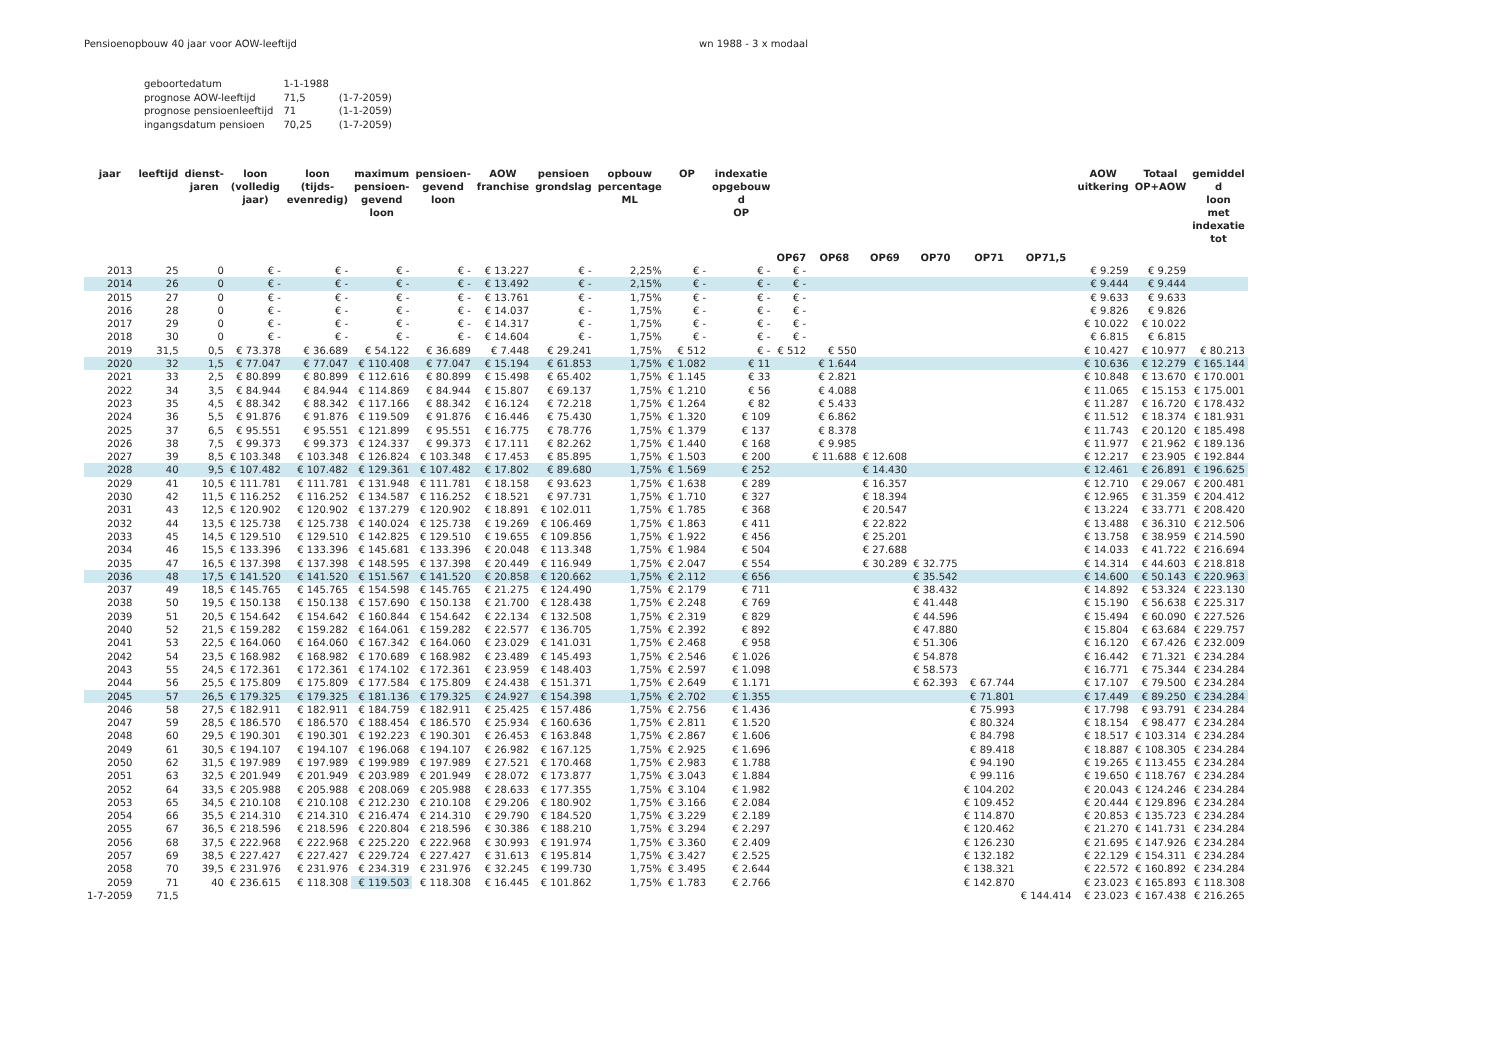Pensioenopbouw 40 jaar voor AOW-leeftijd wn 1988 - 3 x modaal
| geboortedatum | 1-1-1988 | |
| prognose AOW-leeftijd | 71,5 | (1-7-2059) |
| prognose pensioenleeftijd | 71 | (1-1-2059) |
| ingangsdatum pensioen | 70,25 | (1-7-2059) |
| jaar | leeftijd | dienst- jaren | loon (volledig jaar) | loon (tijds- evenredig) | maximum pensioen- gevend loon | pensioen- gevend loon | AOW franchise | pensioen grondslag | opbouw percentage ML | OP | indexatie opgebouw d OP | | | | | | | AOW uitkering | Totaal OP+AOW | gemiddel d loon met indexatie tot |
| --- | --- | --- | --- | --- | --- | --- | --- | --- | --- | --- | --- | --- | --- | --- | --- | --- | --- | --- | --- | --- |
| | | | | | | | | | | | | OP67 | OP68 | OP69 | OP70 | OP71 | OP71,5 | | | |
| 2013 | 25 | 0 | € - | € - | € - | € - | € 13.227 | € - | 2,25% | € - | € - | € - | | | | | | € 9.259 | € 9.259 | |
| 2014 | 26 | 0 | € - | € - | € - | € - | € 13.492 | € - | 2,15% | € - | € - | € - | | | | | | € 9.444 | € 9.444 | |
| 2015 | 27 | 0 | € - | € - | € - | € - | € 13.761 | € - | 1,75% | € - | € - | € - | | | | | | € 9.633 | € 9.633 | |
| 2016 | 28 | 0 | € - | € - | € - | € - | € 14.037 | € - | 1,75% | € - | € - | € - | | | | | | € 9.826 | € 9.826 | |
| 2017 | 29 | 0 | € - | € - | € - | € - | € 14.317 | € - | 1,75% | € - | € - | € - | | | | | | € 10.022 | € 10.022 | |
| 2018 | 30 | 0 | € - | € - | € - | € - | € 14.604 | € - | 1,75% | € - | € - | € - | | | | | | € 6.815 | € 6.815 | |
| 2019 | 31,5 | 0,5 | € 73.378 | € 36.689 | € 54.122 | € 36.689 | € 7.448 | € 29.241 | 1,75% | € 512 | € - | € 512 | € 550 | | | | | € 10.427 | € 10.977 | € 80.213 |
| 2020 | 32 | 1,5 | € 77.047 | € 77.047 | € 110.408 | € 77.047 | € 15.194 | € 61.853 | 1,75% | € 1.082 | € 11 | | € 1.644 | | | | | € 10.636 | € 12.279 | € 165.144 |
| 2021 | 33 | 2,5 | € 80.899 | € 80.899 | € 112.616 | € 80.899 | € 15.498 | € 65.402 | 1,75% | € 1.145 | € 33 | | € 2.821 | | | | | € 10.848 | € 13.670 | € 170.001 |
| 2022 | 34 | 3,5 | € 84.944 | € 84.944 | € 114.869 | € 84.944 | € 15.807 | € 69.137 | 1,75% | € 1.210 | € 56 | | € 4.088 | | | | | € 11.065 | € 15.153 | € 175.001 |
| 2023 | 35 | 4,5 | € 88.342 | € 88.342 | € 117.166 | € 88.342 | € 16.124 | € 72.218 | 1,75% | € 1.264 | € 82 | | € 5.433 | | | | | € 11.287 | € 16.720 | € 178.432 |
| 2024 | 36 | 5,5 | € 91.876 | € 91.876 | € 119.509 | € 91.876 | € 16.446 | € 75.430 | 1,75% | € 1.320 | € 109 | | € 6.862 | | | | | € 11.512 | € 18.374 | € 181.931 |
| 2025 | 37 | 6,5 | € 95.551 | € 95.551 | € 121.899 | € 95.551 | € 16.775 | € 78.776 | 1,75% | € 1.379 | € 137 | | € 8.378 | | | | | € 11.743 | € 20.120 | € 185.498 |
| 2026 | 38 | 7,5 | € 99.373 | € 99.373 | € 124.337 | € 99.373 | € 17.111 | € 82.262 | 1,75% | € 1.440 | € 168 | | € 9.985 | | | | | € 11.977 | € 21.962 | € 189.136 |
| 2027 | 39 | 8,5 | € 103.348 | € 103.348 | € 126.824 | € 103.348 | € 17.453 | € 85.895 | 1,75% | € 1.503 | € 200 | | € 11.688 | € 12.608 | | | | € 12.217 | € 23.905 | € 192.844 |
| 2028 | 40 | 9,5 | € 107.482 | € 107.482 | € 129.361 | € 107.482 | € 17.802 | € 89.680 | 1,75% | € 1.569 | € 252 | | | € 14.430 | | | | € 12.461 | € 26.891 | € 196.625 |
| 2029 | 41 | 10,5 | € 111.781 | € 111.781 | € 131.948 | € 111.781 | € 18.158 | € 93.623 | 1,75% | € 1.638 | € 289 | | | € 16.357 | | | | € 12.710 | € 29.067 | € 200.481 |
| 2030 | 42 | 11,5 | € 116.252 | € 116.252 | € 134.587 | € 116.252 | € 18.521 | € 97.731 | 1,75% | € 1.710 | € 327 | | | € 18.394 | | | | € 12.965 | € 31.359 | € 204.412 |
| 2031 | 43 | 12,5 | € 120.902 | € 120.902 | € 137.279 | € 120.902 | € 18.891 | € 102.011 | 1,75% | € 1.785 | € 368 | | | € 20.547 | | | | € 13.224 | € 33.771 | € 208.420 |
| 2032 | 44 | 13,5 | € 125.738 | € 125.738 | € 140.024 | € 125.738 | € 19.269 | € 106.469 | 1,75% | € 1.863 | € 411 | | | € 22.822 | | | | € 13.488 | € 36.310 | € 212.506 |
| 2033 | 45 | 14,5 | € 129.510 | € 129.510 | € 142.825 | € 129.510 | € 19.655 | € 109.856 | 1,75% | € 1.922 | € 456 | | | € 25.201 | | | | € 13.758 | € 38.959 | € 214.590 |
| 2034 | 46 | 15,5 | € 133.396 | € 133.396 | € 145.681 | € 133.396 | € 20.048 | € 113.348 | 1,75% | € 1.984 | € 504 | | | € 27.688 | | | | € 14.033 | € 41.722 | € 216.694 |
| 2035 | 47 | 16,5 | € 137.398 | € 137.398 | € 148.595 | € 137.398 | € 20.449 | € 116.949 | 1,75% | € 2.047 | € 554 | | | € 30.289 | € 32.775 | | | € 14.314 | € 44.603 | € 218.818 |
| 2036 | 48 | 17,5 | € 141.520 | € 141.520 | € 151.567 | € 141.520 | € 20.858 | € 120.662 | 1,75% | € 2.112 | € 656 | | | | € 35.542 | | | € 14.600 | € 50.143 | € 220.963 |
| 2037 | 49 | 18,5 | € 145.765 | € 145.765 | € 154.598 | € 145.765 | € 21.275 | € 124.490 | 1,75% | € 2.179 | € 711 | | | | € 38.432 | | | € 14.892 | € 53.324 | € 223.130 |
| 2038 | 50 | 19,5 | € 150.138 | € 150.138 | € 157.690 | € 150.138 | € 21.700 | € 128.438 | 1,75% | € 2.248 | € 769 | | | | € 41.448 | | | € 15.190 | € 56.638 | € 225.317 |
| 2039 | 51 | 20,5 | € 154.642 | € 154.642 | € 160.844 | € 154.642 | € 22.134 | € 132.508 | 1,75% | € 2.319 | € 829 | | | | € 44.596 | | | € 15.494 | € 60.090 | € 227.526 |
| 2040 | 52 | 21,5 | € 159.282 | € 159.282 | € 164.061 | € 159.282 | € 22.577 | € 136.705 | 1,75% | € 2.392 | € 892 | | | | € 47.880 | | | € 15.804 | € 63.684 | € 229.757 |
| 2041 | 53 | 22,5 | € 164.060 | € 164.060 | € 167.342 | € 164.060 | € 23.029 | € 141.031 | 1,75% | € 2.468 | € 958 | | | | € 51.306 | | | € 16.120 | € 67.426 | € 232.009 |
| 2042 | 54 | 23,5 | € 168.982 | € 168.982 | € 170.689 | € 168.982 | € 23.489 | € 145.493 | 1,75% | € 2.546 | € 1.026 | | | | € 54.878 | | | € 16.442 | € 71.321 | € 234.284 |
| 2043 | 55 | 24,5 | € 172.361 | € 172.361 | € 174.102 | € 172.361 | € 23.959 | € 148.403 | 1,75% | € 2.597 | € 1.098 | | | | € 58.573 | | | € 16.771 | € 75.344 | € 234.284 |
| 2044 | 56 | 25,5 | € 175.809 | € 175.809 | € 177.584 | € 175.809 | € 24.438 | € 151.371 | 1,75% | € 2.649 | € 1.171 | | | | € 62.393 | € 67.744 | | € 17.107 | € 79.500 | € 234.284 |
| 2045 | 57 | 26,5 | € 179.325 | € 179.325 | € 181.136 | € 179.325 | € 24.927 | € 154.398 | 1,75% | € 2.702 | € 1.355 | | | | | € 71.801 | | € 17.449 | € 89.250 | € 234.284 |
| 2046 | 58 | 27,5 | € 182.911 | € 182.911 | € 184.759 | € 182.911 | € 25.425 | € 157.486 | 1,75% | € 2.756 | € 1.436 | | | | | € 75.993 | | € 17.798 | € 93.791 | € 234.284 |
| 2047 | 59 | 28,5 | € 186.570 | € 186.570 | € 188.454 | € 186.570 | € 25.934 | € 160.636 | 1,75% | € 2.811 | € 1.520 | | | | | € 80.324 | | € 18.154 | € 98.477 | € 234.284 |
| 2048 | 60 | 29,5 | € 190.301 | € 190.301 | € 192.223 | € 190.301 | € 26.453 | € 163.848 | 1,75% | € 2.867 | € 1.606 | | | | | € 84.798 | | € 18.517 | € 103.314 | € 234.284 |
| 2049 | 61 | 30,5 | € 194.107 | € 194.107 | € 196.068 | € 194.107 | € 26.982 | € 167.125 | 1,75% | € 2.925 | € 1.696 | | | | | € 89.418 | | € 18.887 | € 108.305 | € 234.284 |
| 2050 | 62 | 31,5 | € 197.989 | € 197.989 | € 199.989 | € 197.989 | € 27.521 | € 170.468 | 1,75% | € 2.983 | € 1.788 | | | | | € 94.190 | | € 19.265 | € 113.455 | € 234.284 |
| 2051 | 63 | 32,5 | € 201.949 | € 201.949 | € 203.989 | € 201.949 | € 28.072 | € 173.877 | 1,75% | € 3.043 | € 1.884 | | | | | € 99.116 | | € 19.650 | € 118.767 | € 234.284 |
| 2052 | 64 | 33,5 | € 205.988 | € 205.988 | € 208.069 | € 205.988 | € 28.633 | € 177.355 | 1,75% | € 3.104 | € 1.982 | | | | | € 104.202 | | € 20.043 | € 124.246 | € 234.284 |
| 2053 | 65 | 34,5 | € 210.108 | € 210.108 | € 212.230 | € 210.108 | € 29.206 | € 180.902 | 1,75% | € 3.166 | € 2.084 | | | | | € 109.452 | | € 20.444 | € 129.896 | € 234.284 |
| 2054 | 66 | 35,5 | € 214.310 | € 214.310 | € 216.474 | € 214.310 | € 29.790 | € 184.520 | 1,75% | € 3.229 | € 2.189 | | | | | € 114.870 | | € 20.853 | € 135.723 | € 234.284 |
| 2055 | 67 | 36,5 | € 218.596 | € 218.596 | € 220.804 | € 218.596 | € 30.386 | € 188.210 | 1,75% | € 3.294 | € 2.297 | | | | | € 120.462 | | € 21.270 | € 141.731 | € 234.284 |
| 2056 | 68 | 37,5 | € 222.968 | € 222.968 | € 225.220 | € 222.968 | € 30.993 | € 191.974 | 1,75% | € 3.360 | € 2.409 | | | | | € 126.230 | | € 21.695 | € 147.926 | € 234.284 |
| 2057 | 69 | 38,5 | € 227.427 | € 227.427 | € 229.724 | € 227.427 | € 31.613 | € 195.814 | 1,75% | € 3.427 | € 2.525 | | | | | € 132.182 | | € 22.129 | € 154.311 | € 234.284 |
| 2058 | 70 | 39,5 | € 231.976 | € 231.976 | € 234.319 | € 231.976 | € 32.245 | € 199.730 | 1,75% | € 3.495 | € 2.644 | | | | | € 138.321 | | € 22.572 | € 160.892 | € 234.284 |
| 2059 | 71 | 40 | € 236.615 | € 118.308 | € 119.503 | € 118.308 | € 16.445 | € 101.862 | 1,75% | € 1.783 | € 2.766 | | | | | € 142.870 | | € 23.023 | € 165.893 | € 118.308 |
| 1-7-2059 | 71,5 | | | | | | | | | | | | | | | | € 144.414 | € 23.023 | € 167.438 | € 216.265 |